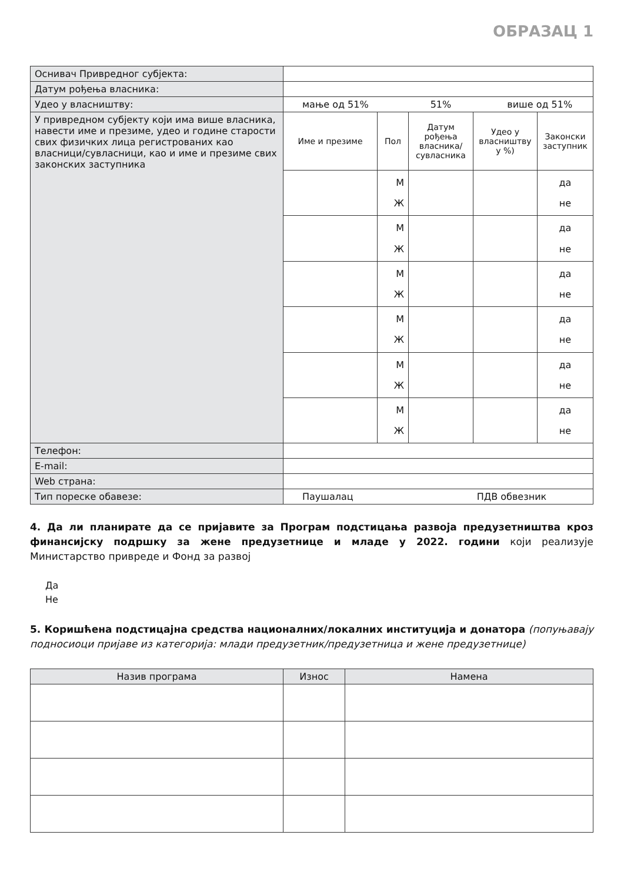ОБРАЗАЦ 1
| Оснивач Привредног субјекта: | | | | | |
| Датум рођења власника: | | | | | |
| Удео у власништву: | мање од 51% 51% више од 51% | | | | |
| У привредном субјекту који има више власника, навести име и презиме, удео и године старости свих физичких лица регистрованих као власници/сувласници, као и име и презиме свих законских заступника | Име и презиме | Пол | Датум рођења власника/ сувласника | Удео у власништву у %) | Законски заступник |
| | | М Ж | | | да не |
| | | М Ж | | | да не |
| | | М Ж | | | да не |
| | | М Ж | | | да не |
| | | М Ж | | | да не |
| | | М Ж | | | да не |
| Телефон: | | | | | |
| E-mail: | | | | | |
| Web страна: | | | | | |
| Тип пореске обавезе: | Паушалац ПДВ обвезник | | | | |
4. Да ли планирате да се пријавите за Програм подстицања развоја предузетништва кроз финансијску подршку за жене предузетнице и младе у 2022. години који реализује Министарство привреде и Фонд за развој
Да
Не
5. Коришћена подстицајна средства националних/локалних институција и донатора (попуњавају подносиоци пријаве из категорија: млади предузетник/предузетница и жене предузетнице)
| Назив програма | Износ | Намена |
| --- | --- | --- |